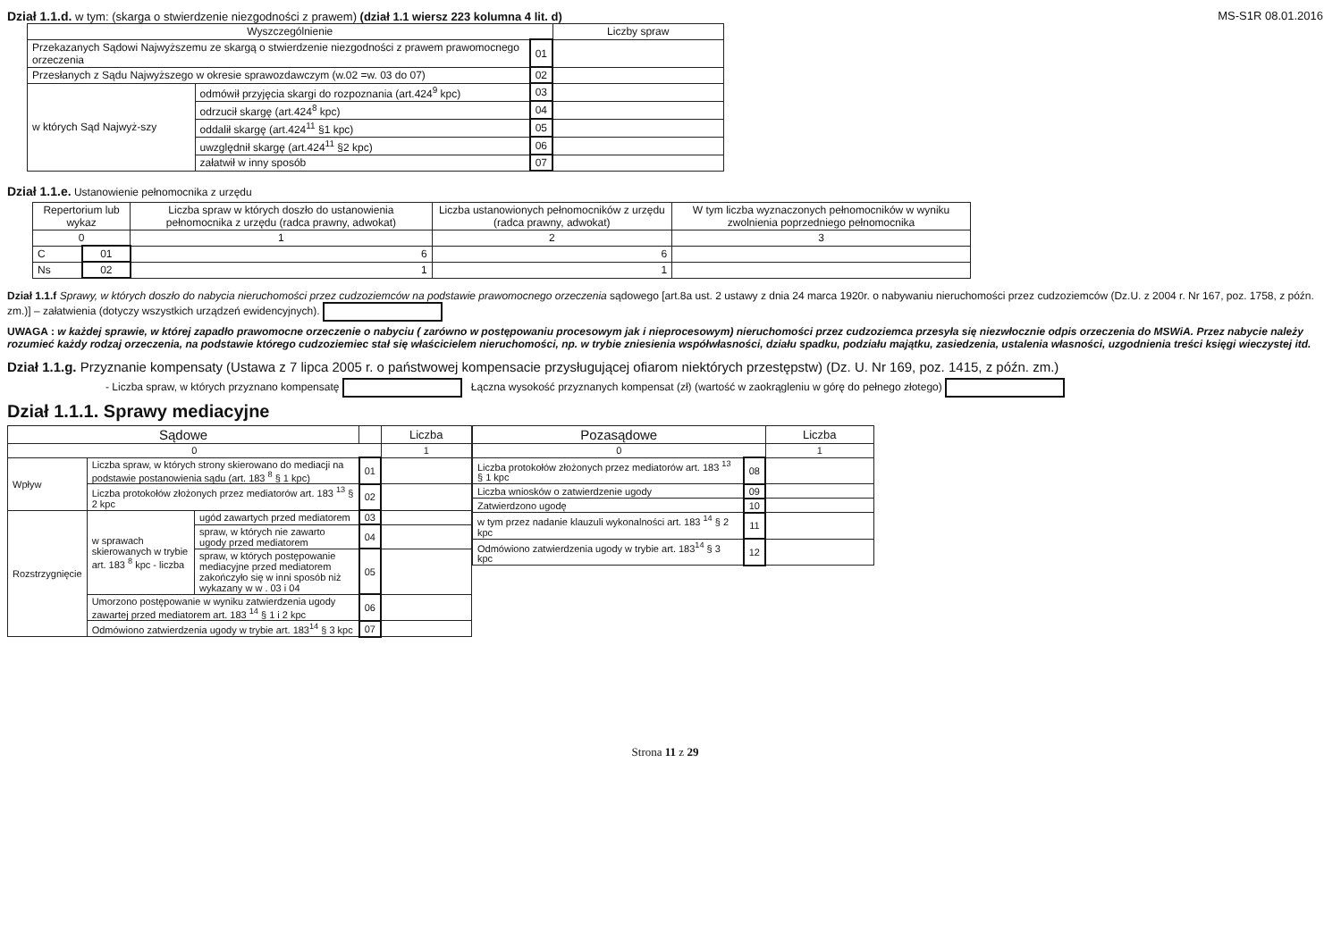Dział 1.1.d. w tym: (skarga o stwierdzenie niezgodności z prawem) (dział 1.1 wiersz 223 kolumna 4 lit. d)
MS-S1R 08.01.2016
| Wyszczególnienie | | | Liczby spraw |
| --- | --- | --- | --- |
| Przekazanych Sądowi Najwyższemu ze skargą o stwierdzenie niezgodności z prawem prawomocnego orzeczenia | | 01 | |
| Przesłanych z Sądu Najwyższego w okresie sprawozdawczym (w.02 =w. 03 do 07) | | 02 | |
| w których Sąd Najwyż-szy | odmówił przyjęcia skargi do rozpoznania (art.424<sup>9</sup> kpc) | 03 | |
| | odrzucił skargę (art.424<sup>8</sup> kpc) | 04 | |
| | oddalił skargę (art.424<sup>11</sup> §1 kpc) | 05 | |
| | uwzględnił skargę (art.424<sup>11</sup> §2 kpc) | 06 | |
| | załatwił w inny sposób | 07 | |
Dział 1.1.e. Ustanowienie pełnomocnika z urzędu
| Repertorium lub wykaz | | Liczba spraw w których doszło do ustanowienia pełnomocnika z urzędu (radca prawny, adwokat) | Liczba ustanowionych pełnomocników z urzędu (radca prawny, adwokat) | W tym liczba wyznaczonych pełnomocników w wyniku zwolnienia poprzedniego pełnomocnika |
| --- | --- | --- | --- | --- |
| 0 | | 1 | 2 | 3 |
| C | 01 | 6 | 6 | |
| Ns | 02 | 1 | 1 | |
Dział 1.1.f Sprawy, w których doszło do nabycia nieruchomości przez cudzoziemców na podstawie prawomocnego orzeczenia sądowego [art.8a ust. 2 ustawy z dnia 24 marca 1920r. o nabywaniu nieruchomości przez cudzoziemców (Dz.U. z 2004 r. Nr 167, poz. 1758, z późn. zm.)] – załatwienia (dotyczy wszystkich urządzeń ewidencyjnych).
UWAGA : w każdej sprawie, w której zapadło prawomocne orzeczenie o nabyciu ( zarówno w postępowaniu procesowym jak i nieprocesowym) nieruchomości przez cudzoziemca przesyła się niezwłocznie odpis orzeczenia do MSWiA. Przez nabycie należy rozumieć każdy rodzaj orzeczenia, na podstawie którego cudzoziemiec stał się właścicielem nieruchomości, np. w trybie zniesienia współwłasności, działu spadku, podziału majątku, zasiedzenia, ustalenia własności, uzgodnienia treści księgi wieczystej itd.
Dział 1.1.g. Przyznanie kompensaty (Ustawa z 7 lipca 2005 r. o państwowej kompensacie przysługującej ofiarom niektórych przestępstw) (Dz. U. Nr 169, poz. 1415, z późn. zm.)
- Liczba spraw, w których przyznano kompensatę Łączna wysokość przyznanych kompensat (zł) (wartość w zaokrągleniu w górę do pełnego złotego)
Dział 1.1.1. Sprawy mediacyjne
| Sądowe | | | | Liczba |
| --- | --- | --- | --- | --- |
| 0 | | | | 1 |
| Wpływ | Liczba spraw, w których strony skierowano do mediacji na podstawie postanowienia sądu (art. 183 <sup>8</sup> § 1 kpc) | | 01 | |
| | Liczba protokołów złożonych przez mediatorów art. 183 <sup>13</sup> § 2 kpc | | 02 | |
| Rozstrzygnięcie | w sprawach skierowanych w trybie art. 183 <sup>8</sup> kpc - liczba | ugód zawartych przed mediatorem | 03 | |
| | | spraw, w których nie zawarto ugody przed mediatorem | 04 | |
| | | spraw, w których postępowanie mediacyjne przed mediatorem zakończyło się w inni sposób niż wykazany w w . 03 i 04 | 05 | |
| | Umorzono postępowanie w wyniku zatwierdzenia ugody zawartej przed mediatorem art. 183 <sup>14</sup> § 1 i 2 kpc | | 06 | |
| | Odmówiono zatwierdzenia ugody w trybie art. 183<sup>14</sup> § 3 kpc | | 07 | |
| Pozasądowe | | Liczba |
| --- | --- | --- |
| 0 | | 1 |
| Liczba protokołów złożonych przez mediatorów art. 183 <sup>13</sup> § 1 kpc | 08 | |
| Liczba wniosków o zatwierdzenie ugody | 09 | |
| Zatwierdzono ugodę | 10 | |
| w tym przez nadanie klauzuli wykonalności art. 183 <sup>14</sup> § 2 kpc | 11 | |
| Odmówiono zatwierdzenia ugody w trybie art. 183<sup>14</sup> § 3 kpc | 12 | |
Strona 11 z 29